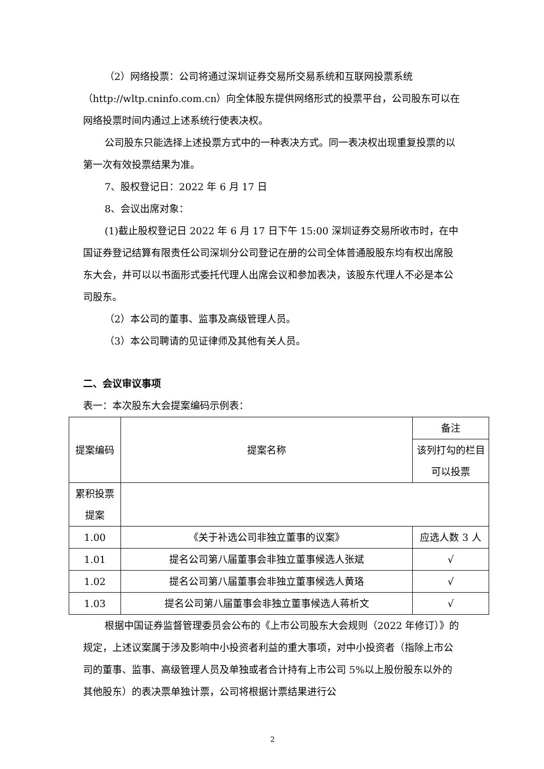（2）网络投票：公司将通过深圳证券交易所交易系统和互联网投票系统（http://wltp.cninfo.com.cn）向全体股东提供网络形式的投票平台，公司股东可以在网络投票时间内通过上述系统行使表决权。
公司股东只能选择上述投票方式中的一种表决方式。同一表决权出现重复投票的以第一次有效投票结果为准。
7、股权登记日：2022 年 6 月 17 日
8、会议出席对象：
(1)截止股权登记日 2022 年 6 月 17 日下午 15:00 深圳证券交易所收市时，在中国证券登记结算有限责任公司深圳分公司登记在册的公司全体普通股股东均有权出席股东大会，并可以以书面形式委托代理人出席会议和参加表决，该股东代理人不必是本公司股东。
（2）本公司的董事、监事及高级管理人员。
（3）本公司聘请的见证律师及其他有关人员。
二、会议审议事项
表一：本次股东大会提案编码示例表：
| 提案编码 | 提案名称 | 备注 |
| | | 该列打勾的栏目可以投票 |
| 累积投票提案 | | |
| 1.00 | 《关于补选公司非独立董事的议案》 | 应选人数 3 人 |
| 1.01 | 提名公司第八届董事会非独立董事候选人张斌 | √ |
| 1.02 | 提名公司第八届董事会非独立董事候选人黄珞 | √ |
| 1.03 | 提名公司第八届董事会非独立董事候选人蒋析文 | √ |
根据中国证券监督管理委员会公布的《上市公司股东大会规则（2022 年修订）》的规定，上述议案属于涉及影响中小投资者利益的重大事项，对中小投资者（指除上市公司的董事、监事、高级管理人员及单独或者合计持有上市公司 5%以上股份股东以外的其他股东）的表决票单独计票，公司将根据计票结果进行公
2